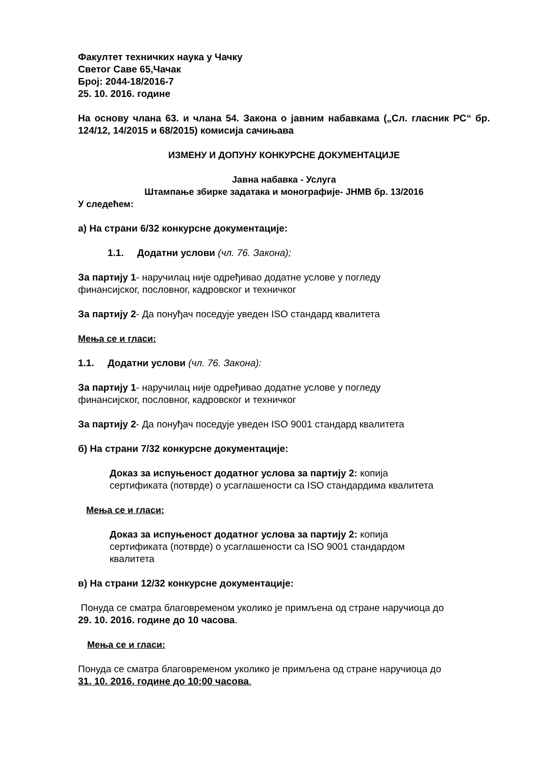Факултет техничких наука у Чачку
Светог Саве 65,Чачак
Број: 2044-18/2016-7
25. 10. 2016. године
На основу члана 63. и члана 54. Закона о јавним набавкама („Сл. гласник РС“ бр. 124/12, 14/2015 и 68/2015) комисија сачињава
ИЗМЕНУ И ДОПУНУ КОНКУРСНЕ ДОКУМЕНТАЦИЈЕ
Јавна набавка - Услуга
Штампање збирке задатака и монографије- ЈНМВ бр. 13/2016
У следећем:
а) На страни 6/32 конкурсне документације:
1.1. Додатни услови (чл. 76. Закона);
За партију 1- наручилац није одређивао додатне услове у погледу
финансијског, пословног, кадровског и техничког
За партију 2- Да понуђач поседује уведен ISO стандард квалитета
Мења се и гласи:
1.1. Додатни услови (чл. 76. Закона):
За партију 1- наручилац није одређивао додатне услове у погледу
финансијског, пословног, кадровског и техничког
За партију 2- Да понуђач поседује уведен ISO 9001 стандард квалитета
б) На страни 7/32 конкурсне документације:
Доказ за испуњеност додатног услова за партију 2: копија
сертификата (потврде) о усаглашености са ISO стандардима квалитета
Мења се и гласи:
Доказ за испуњеност додатног услова за партију 2: копија
сертификата (потврде) о усаглашености са ISO 9001 стандардом
квалитета
в) На страни 12/32 конкурсне документације:
Понуда се сматра благовременом уколико је примљена од стране наручиоца до
29. 10. 2016. године до 10 часова.
Мења се и гласи:
Понуда се сматра благовременом уколико је примљена од стране наручиоца до
31. 10. 2016. године до 10:00 часова.